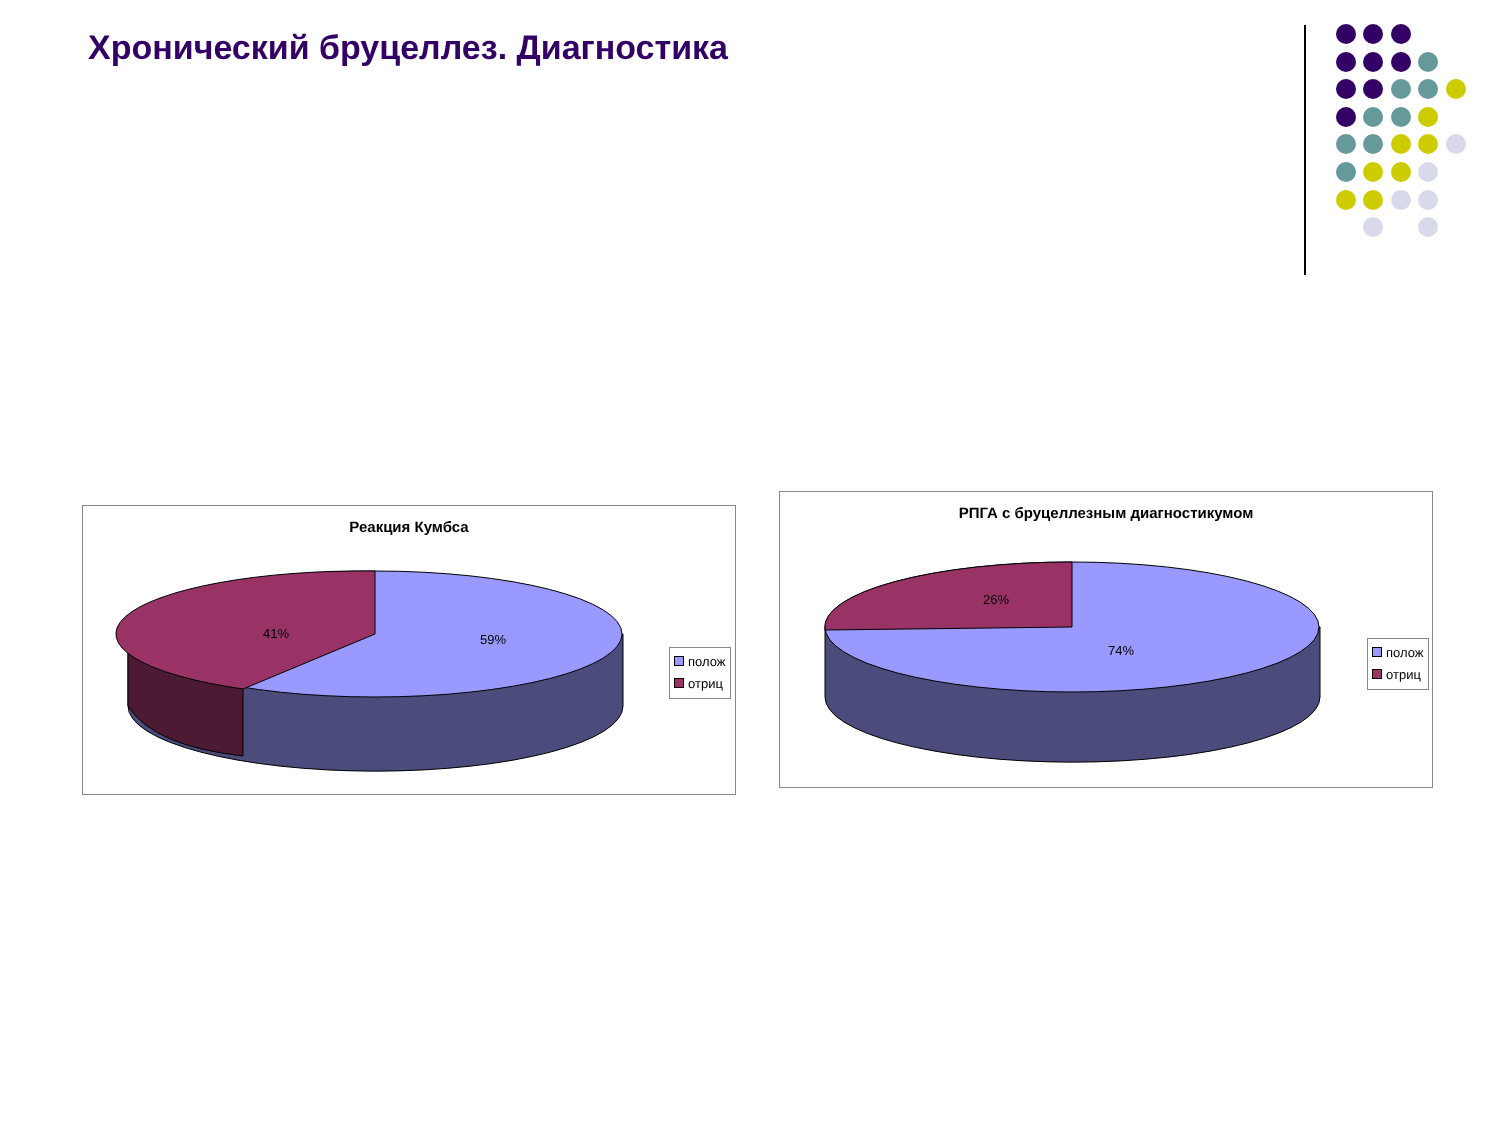Хронический бруцеллез. Диагностика
Реакция Кумбса
41%
59%
полож
отриц
РПГА с бруцеллезным диагностикумом
26%
74%
полож
отриц